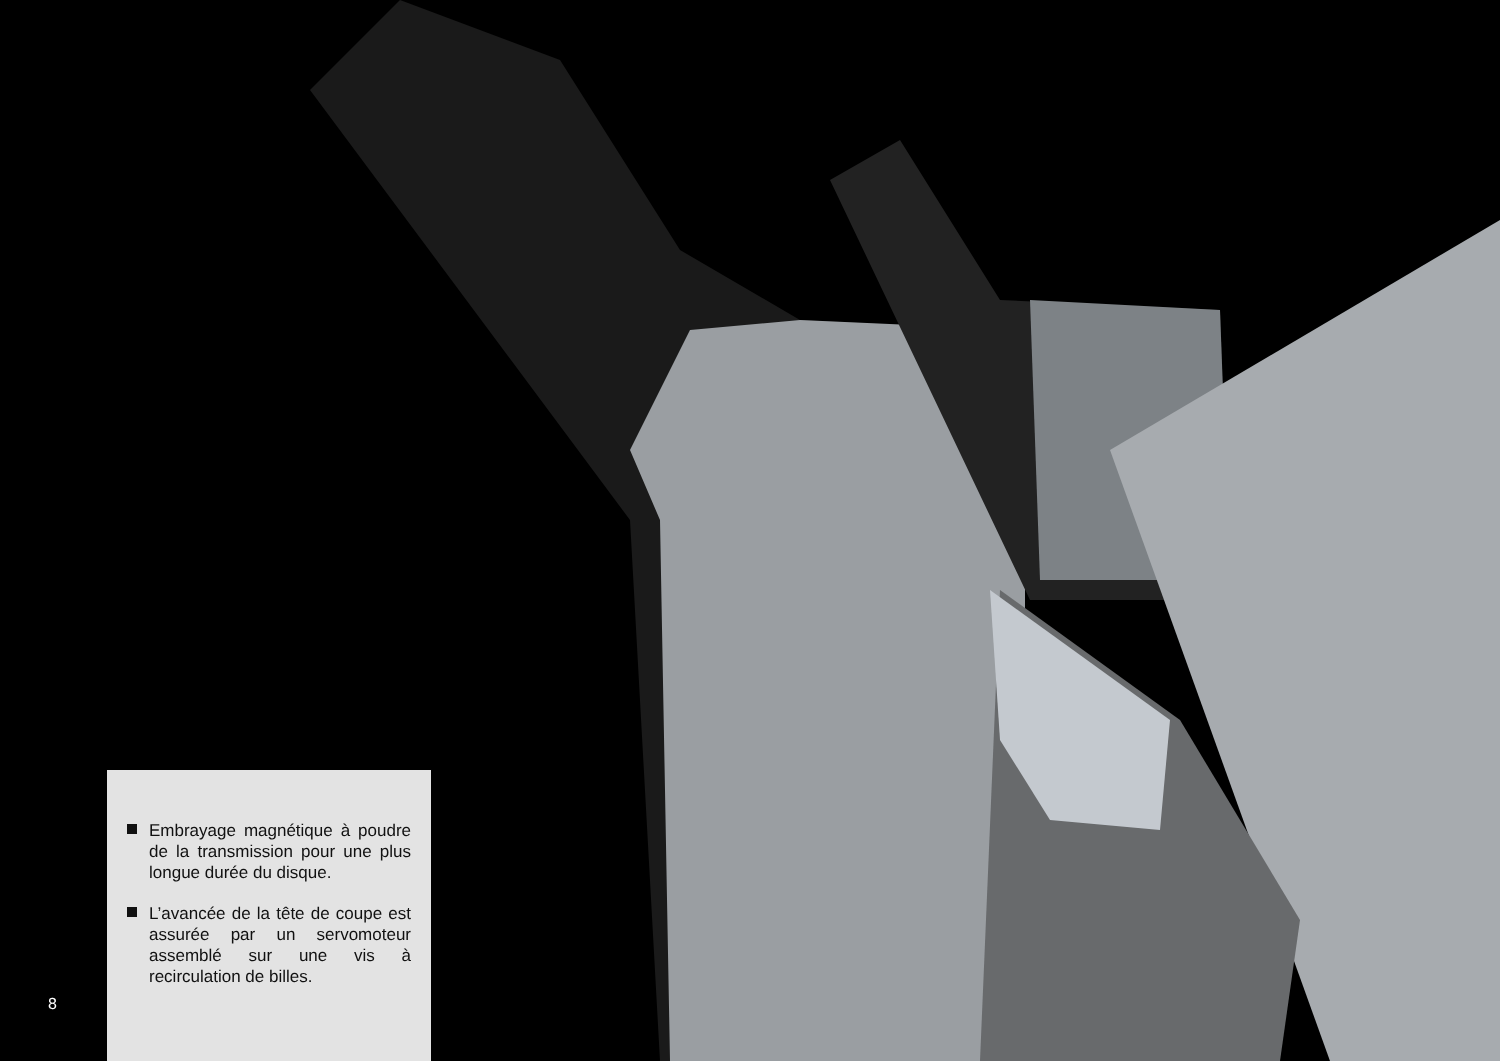Embrayage magnétique à poudre de la transmission pour une plus longue durée du disque.
L’avancée de la tête de coupe est assurée par un servomoteur assemblé sur une vis à recirculation de billes.
8